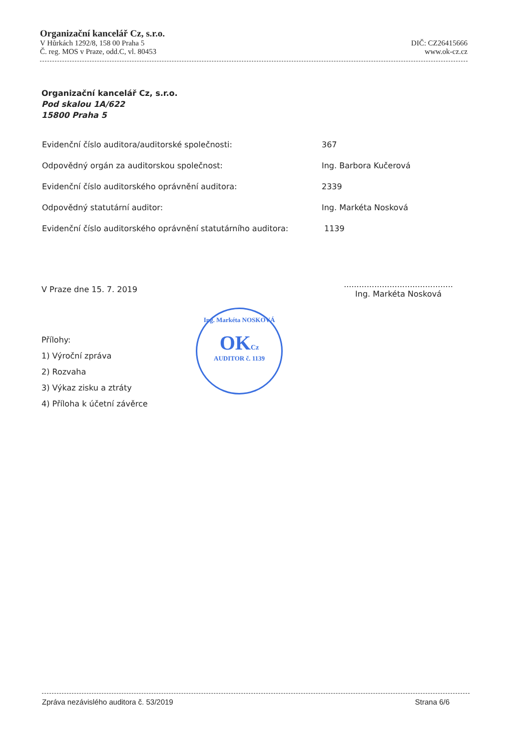Organizační kancelář Cz, s.r.o.
V Hůrkách 1292/8, 158 00 Praha 5 DIČ: CZ26415666
Č. reg. MOS v Praze, odd.C, vl. 80453 www.ok-cz.cz
Organizační kancelář Cz, s.r.o.
Pod skalou 1A/622
15800 Praha 5
Evidenční číslo auditora/auditorské společnosti: 367
Odpovědný orgán za auditorskou společnost: Ing. Barbora Kučerová
Evidenční číslo auditorského oprávnění auditora: 2339
Odpovědný statutární auditor: Ing. Markéta Nosková
Evidenční číslo auditorského oprávnění statutárního auditora: 1139
V Praze dne 15. 7. 2019
...........................................
Ing. Markéta Nosková
Ing. Markéta NOSKOVÁ
OKCz
AUDITOR č. 1139
Přílohy:
1) Výroční zpráva
2) Rozvaha
3) Výkaz zisku a ztráty
4) Příloha k účetní závěrce
Zpráva nezávislého auditora č. 53/2019 Strana 6/6